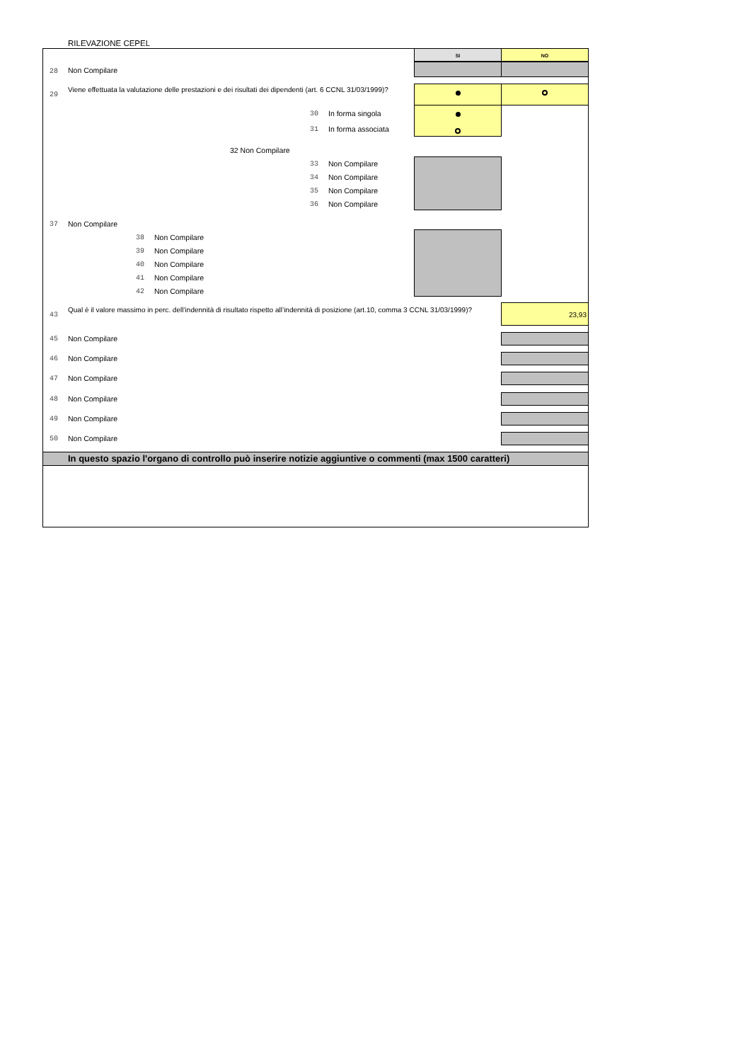RILEVAZIONE CEPEL
SI NO
28 Non Compilare
29
Viene effettuata la valutazione delle prestazioni e dei risultati dei dipendenti (art. 6 CCNL 31/03/1999)?
30 In forma singola
31 In forma associata
32 Non Compilare
33 Non Compilare
34 Non Compilare
35 Non Compilare
36 Non Compilare
37 Non Compilare
38 Non Compilare
39 Non Compilare
40 Non Compilare
41 Non Compilare
42 Non Compilare
43
Qual è il valore massimo in perc. dell’indennità di risultato rispetto all’indennità di posizione (art.10, comma 3 CCNL 31/03/1999)?
23,93
45 Non Compilare
46 Non Compilare
47 Non Compilare
48 Non Compilare
49 Non Compilare
50 Non Compilare
In questo spazio l'organo di controllo può inserire notizie aggiuntive o commenti (max 1500 caratteri)